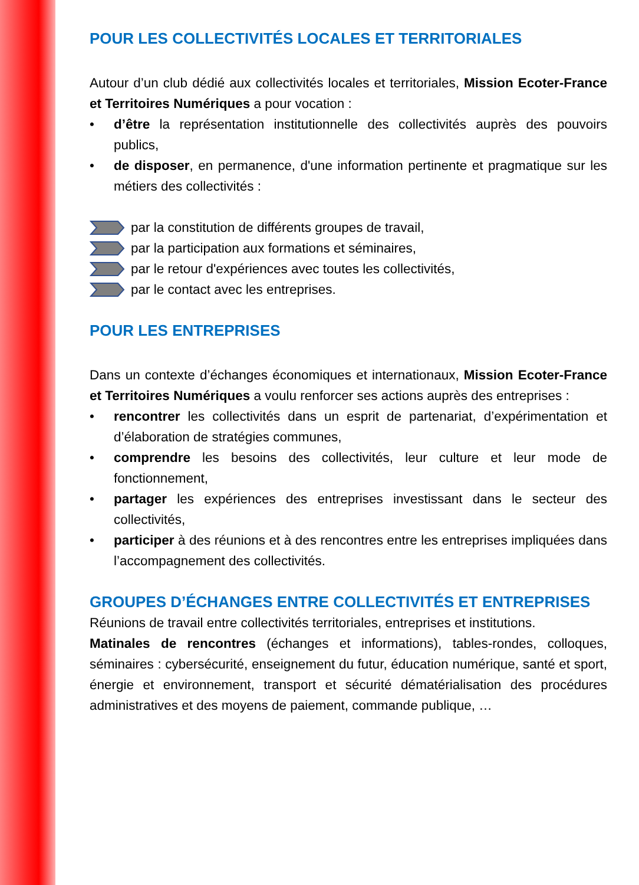POUR LES COLLECTIVITÉS LOCALES ET TERRITORIALES
Autour d’un club dédié aux collectivités locales et territoriales, Mission Ecoter-France et Territoires Numériques a pour vocation :
• d’être la représentation institutionnelle des collectivités auprès des pouvoirs publics,
• de disposer, en permanence, d'une information pertinente et pragmatique sur les métiers des collectivités :
par la constitution de différents groupes de travail,
par la participation aux formations et séminaires,
par le retour d'expériences avec toutes les collectivités,
par le contact avec les entreprises.
POUR LES ENTREPRISES
Dans un contexte d’échanges économiques et internationaux, Mission Ecoter-France et Territoires Numériques a voulu renforcer ses actions auprès des entreprises :
• rencontrer les collectivités dans un esprit de partenariat, d’expérimentation et d’élaboration de stratégies communes,
• comprendre les besoins des collectivités, leur culture et leur mode de fonctionnement,
• partager les expériences des entreprises investissant dans le secteur des collectivités,
• participer à des réunions et à des rencontres entre les entreprises impliquées dans l’accompagnement des collectivités.
GROUPES D’ÉCHANGES ENTRE COLLECTIVITÉS ET ENTREPRISES
Réunions de travail entre collectivités territoriales, entreprises et institutions.
Matinales de rencontres (échanges et informations), tables-rondes, colloques, séminaires : cybersécurité, enseignement du futur, éducation numérique, santé et sport, énergie et environnement, transport et sécurité dématérialisation des procédures administratives et des moyens de paiement, commande publique, …